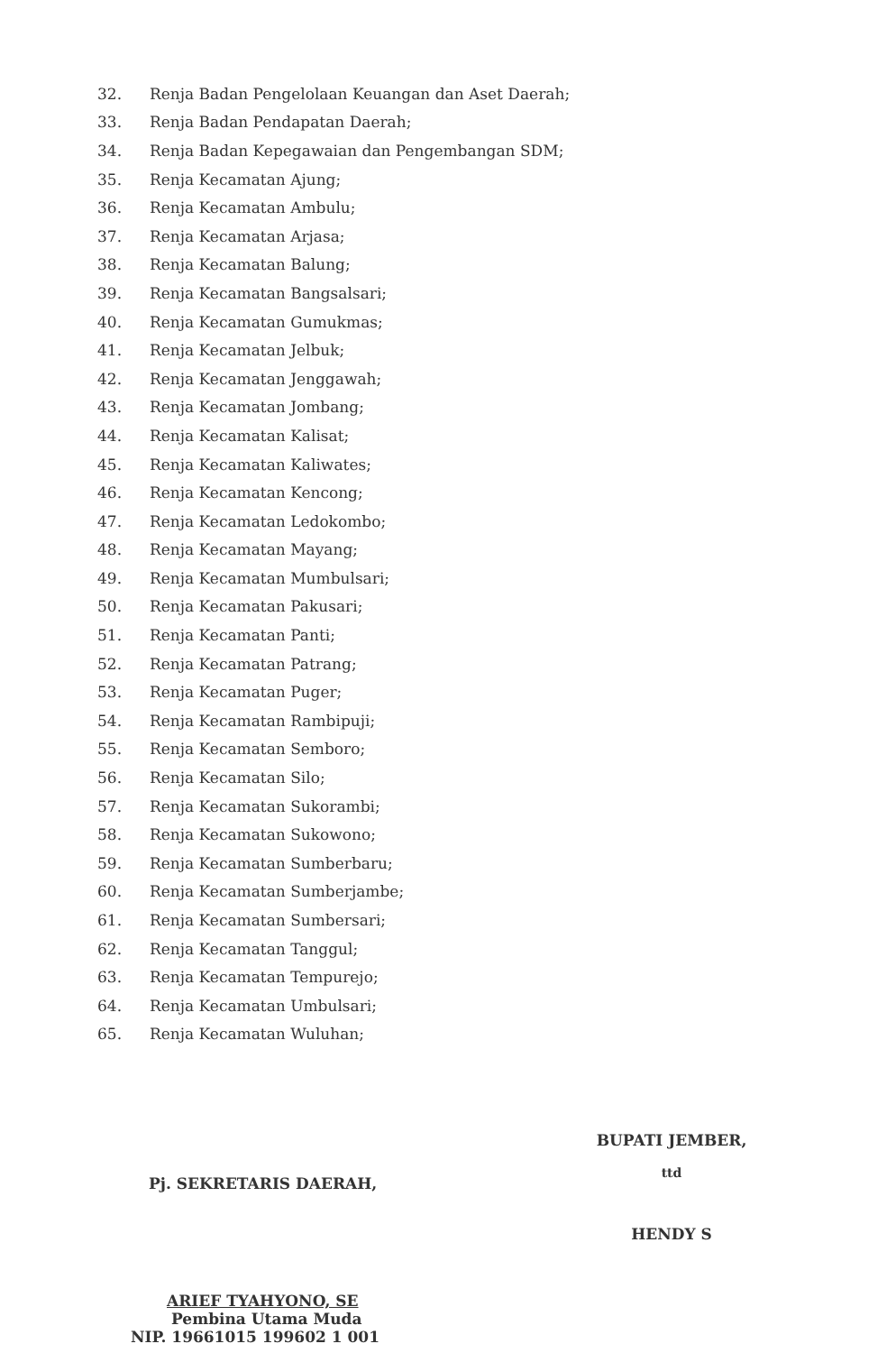32. Renja Badan Pengelolaan Keuangan dan Aset Daerah;
33. Renja Badan Pendapatan Daerah;
34. Renja Badan Kepegawaian dan Pengembangan SDM;
35. Renja Kecamatan Ajung;
36. Renja Kecamatan Ambulu;
37. Renja Kecamatan Arjasa;
38. Renja Kecamatan Balung;
39. Renja Kecamatan Bangsalsari;
40. Renja Kecamatan Gumukmas;
41. Renja Kecamatan Jelbuk;
42. Renja Kecamatan Jenggawah;
43. Renja Kecamatan Jombang;
44. Renja Kecamatan Kalisat;
45. Renja Kecamatan Kaliwates;
46. Renja Kecamatan Kencong;
47. Renja Kecamatan Ledokombo;
48. Renja Kecamatan Mayang;
49. Renja Kecamatan Mumbulsari;
50. Renja Kecamatan Pakusari;
51. Renja Kecamatan Panti;
52. Renja Kecamatan Patrang;
53. Renja Kecamatan Puger;
54. Renja Kecamatan Rambipuji;
55. Renja Kecamatan Semboro;
56. Renja Kecamatan Silo;
57. Renja Kecamatan Sukorambi;
58. Renja Kecamatan Sukowono;
59. Renja Kecamatan Sumberbaru;
60. Renja Kecamatan Sumberjambe;
61. Renja Kecamatan Sumbersari;
62. Renja Kecamatan Tanggul;
63. Renja Kecamatan Tempurejo;
64. Renja Kecamatan Umbulsari;
65. Renja Kecamatan Wuluhan;
Pj. SEKRETARIS DAERAH,
ARIEF TYAHYONO, SE
Pembina Utama Muda
NIP. 19661015 199602 1 001
BUPATI JEMBER,
ttd
HENDY S